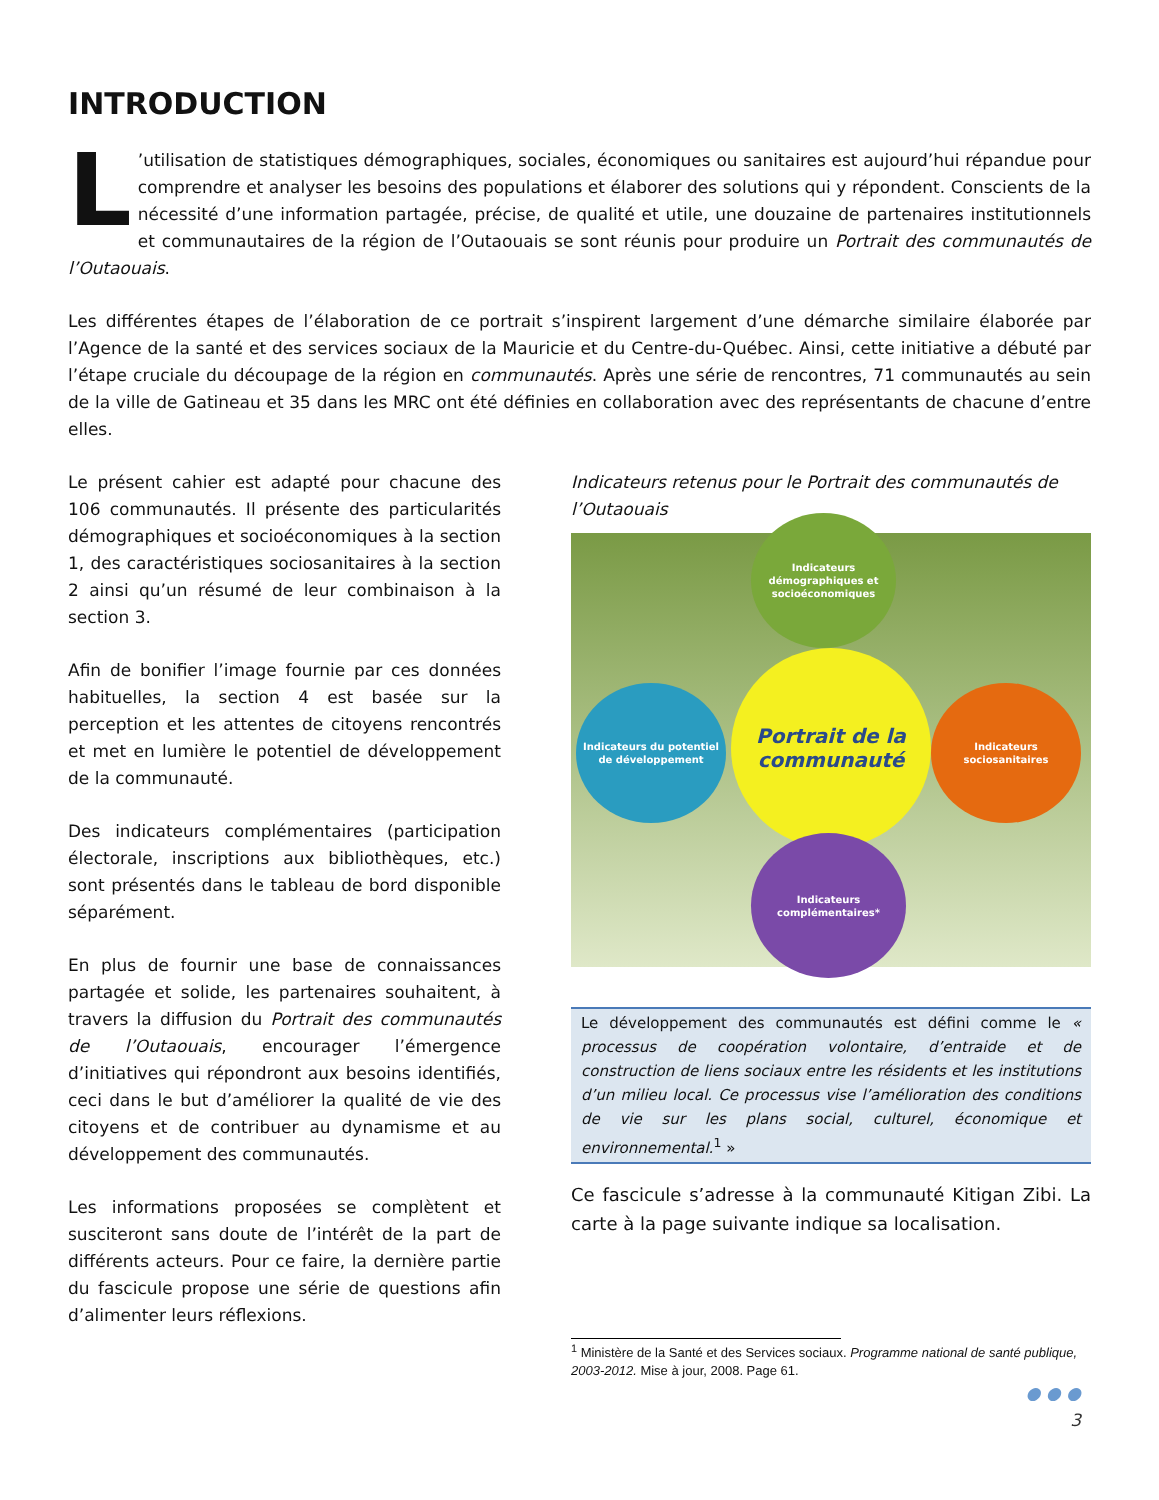INTRODUCTION
L’utilisation de statistiques démographiques, sociales, économiques ou sanitaires est aujourd’hui répandue pour comprendre et analyser les besoins des populations et élaborer des solutions qui y répondent. Conscients de la nécessité d’une information partagée, précise, de qualité et utile, une douzaine de partenaires institutionnels et communautaires de la région de l’Outaouais se sont réunis pour produire un Portrait des communautés de l’Outaouais.
Les différentes étapes de l’élaboration de ce portrait s’inspirent largement d’une démarche similaire élaborée par l’Agence de la santé et des services sociaux de la Mauricie et du Centre-du-Québec. Ainsi, cette initiative a débuté par l’étape cruciale du découpage de la région en communautés. Après une série de rencontres, 71 communautés au sein de la ville de Gatineau et 35 dans les MRC ont été définies en collaboration avec des représentants de chacune d’entre elles.
Le présent cahier est adapté pour chacune des 106 communautés. Il présente des particularités démographiques et socioéconomiques à la section 1, des caractéristiques sociosanitaires à la section 2 ainsi qu’un résumé de leur combinaison à la section 3.
Afin de bonifier l’image fournie par ces données habituelles, la section 4 est basée sur la perception et les attentes de citoyens rencontrés et met en lumière le potentiel de développement de la communauté.
Des indicateurs complémentaires (participation électorale, inscriptions aux bibliothèques, etc.) sont présentés dans le tableau de bord disponible séparément.
En plus de fournir une base de connaissances partagée et solide, les partenaires souhaitent, à travers la diffusion du Portrait des communautés de l’Outaouais, encourager l’émergence d’initiatives qui répondront aux besoins identifiés, ceci dans le but d’améliorer la qualité de vie des citoyens et de contribuer au dynamisme et au développement des communautés.
Les informations proposées se complètent et susciteront sans doute de l’intérêt de la part de différents acteurs. Pour ce faire, la dernière partie du fascicule propose une série de questions afin d’alimenter leurs réflexions.
Indicateurs retenus pour le Portrait des communautés de l’Outaouais
Indicateurs démographiques et socioéconomiques
Indicateurs du potentiel de développement
Portrait de la communauté
Indicateurs sociosanitaires
Indicateurs complémentaires*
Le développement des communautés est défini comme le « processus de coopération volontaire, d’entraide et de construction de liens sociaux entre les résidents et les institutions d’un milieu local. Ce processus vise l’amélioration des conditions de vie sur les plans social, culturel, économique et environnemental.<sup>1</sup> »
Ce fascicule s’adresse à la communauté Kitigan Zibi. La carte à la page suivante indique sa localisation.
<sup>1</sup> Ministère de la Santé et des Services sociaux. Programme national de santé publique, 2003-2012. Mise à jour, 2008. Page 61.
● ● ●
3